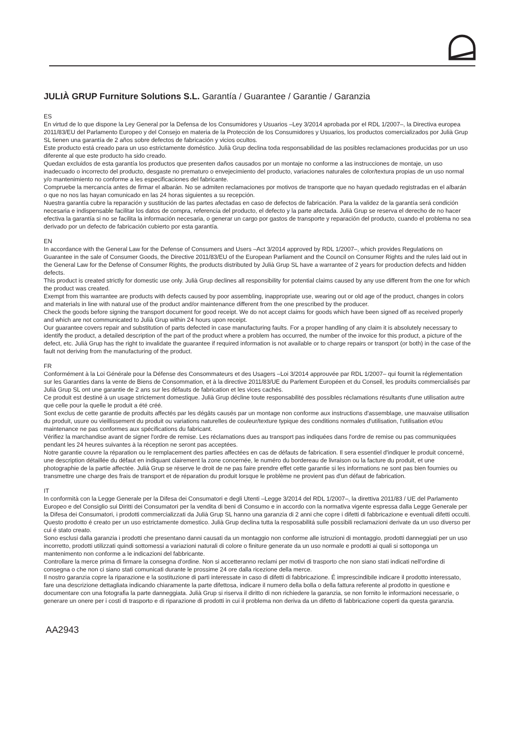JULIÀ GRUP Furniture Solutions S.L. Garantía / Guarantee / Garantie / Garanzia
ES
En virtud de lo que dispone la Ley General por la Defensa de los Consumidores y Usuarios –Ley 3/2014 aprobada por el RDL 1/2007–, la Directiva europea 2011/83/EU del Parlamento Europeo y del Consejo en materia de la Protección de los Consumidores y Usuarios, los productos comercializados por Julià Grup SL tienen una garantía de 2 años sobre defectos de fabricación y vicios ocultos.
Este producto está creado para un uso estrictamente doméstico. Julià Grup declina toda responsabilidad de las posibles reclamaciones producidas por un uso diferente al que este producto ha sido creado.
Quedan excluidos de esta garantía los productos que presenten daños causados por un montaje no conforme a las instrucciones de montaje, un uso inadecuado o incorrecto del producto, desgaste no prematuro o envejecimiento del producto, variaciones naturales de color/textura propias de un uso normal y/o mantenimiento no conforme a les especificaciones del fabricante.
Compruebe la mercancía antes de firmar el albarán. No se admiten reclamaciones por motivos de transporte que no hayan quedado registradas en el albarán o que no nos las hayan comunicado en las 24 horas siguientes a su recepción.
Nuestra garantía cubre la reparación y sustitución de las partes afectadas en caso de defectos de fabricación. Para la validez de la garantía será condición necesaria e indispensable facilitar los datos de compra, referencia del producto, el defecto y la parte afectada. Julià Grup se reserva el derecho de no hacer efectiva la garantía si no se facilita la información necesaria, o generar un cargo por gastos de transporte y reparación del producto, cuando el problema no sea derivado por un defecto de fabricación cubierto por esta garantía.
EN
In accordance with the General Law for the Defense of Consumers and Users –Act 3/2014 approved by RDL 1/2007–, which provides Regulations on Guarantee in the sale of Consumer Goods, the Directive 2011/83/EU of the European Parliament and the Council on Consumer Rights and the rules laid out in the General Law for the Defense of Consumer Rights, the products distributed by Julià Grup SL have a warrantee of 2 years for production defects and hidden defects.
This product is created strictly for domestic use only. Julià Grup declines all responsibility for potential claims caused by any use different from the one for which the product was created.
Exempt from this warrantee are products with defects caused by poor assembling, inappropriate use, wearing out or old age of the product, changes in colors and materials in line with natural use of the product and/or maintenance different from the one prescribed by the producer.
Check the goods before signing the transport document for good receipt. We do not accept claims for goods which have been signed off as received properly and which are not communicated to Julià Grup within 24 hours upon receipt.
Our guarantee covers repair and substitution of parts defected in case manufacturing faults. For a proper handling of any claim it is absolutely necessary to identify the product, a detailed description of the part of the product where a problem has occurred, the number of the invoice for this product, a picture of the defect, etc. Julià Grup has the right to invalidate the guarantee if required information is not available or to charge repairs or transport (or both) in the case of the fault not deriving from the manufacturing of the product.
FR
Conformément à la Loi Générale pour la Défense des Consommateurs et des Usagers –Loi 3/2014 approuvée par RDL 1/2007– qui fournit la réglementation sur les Garanties dans la vente de Biens de Consommation, et à la directive 2011/83/UE du Parlement Européen et du Conseil, les produits commercialisés par Julià Grup SL ont une garantie de 2 ans sur les défauts de fabrication et les vices cachés.
Ce produit est destiné à un usage strictement domestique. Julià Grup décline toute responsabilité des possibles réclamations résultants d'une utilisation autre que celle pour la quelle le produit a été créé.
Sont exclus de cette garantie de produits affectés par les dégâts causés par un montage non conforme aux instructions d'assemblage, une mauvaise utilisation du produit, usure ou vieillissement du produit ou variations naturelles de couleur/texture typique des conditions normales d'utilisation, l'utilisation et/ou maintenance ne pas conformes aux spécifications du fabricant.
Vérifiez la marchandise avant de signer l'ordre de remise. Les réclamations dues au transport pas indiquées dans l'ordre de remise ou pas communiquées pendant les 24 heures suivantes à la réception ne seront pas acceptées.
Notre garantie couvre la réparation ou le remplacement des parties affectées en cas de défauts de fabrication. Il sera essentiel d'indiquer le produit concerné, une description détaillée du défaut en indiquant clairement la zone concernée, le numéro du bordereau de livraison ou la facture du produit, et une photographie de la partie affectée. Julià Grup se réserve le droit de ne pas faire prendre effet cette garantie si les informations ne sont pas bien fournies ou transmettre une charge des frais de transport et de réparation du produit lorsque le problème ne provient pas d'un défaut de fabrication.
IT
In conformità con la Legge Generale per la Difesa dei Consumatori e degli Utenti –Legge 3/2014 del RDL 1/2007–, la direttiva 2011/83 / UE del Parlamento Europeo e del Consiglio sui Diritti dei Consumatori per la vendita di beni di Consumo e in accordo con la normativa vigente espressa dalla Legge Generale per la Difesa dei Consumatori, i prodotti commercializzati da Julià Grup SL hanno una garanzia di 2 anni che copre i difetti di fabbricazione e eventuali difetti occulti.
Questo prodotto é creato per un uso estrictamente domestico. Julià Grup declina tutta la resposabilitá sulle possibili reclamazioni derivate da un uso diverso per cui é stato creato.
Sono esclusi dalla garanzia i prodotti che presentano danni causati da un montaggio non conforme alle istruzioni di montaggio, prodotti danneggiati per un uso incorretto, prodotti utilizzati quindi sottomessi a variazioni naturali di colore o finiture generate da un uso normale e prodotti ai quali si sottoponga un mantenimento non conforme a le indicazioni del fabbricante.
Controllare la merce prima di firmare la consegna d'ordine. Non si accetteranno reclami per motivi di trasporto che non siano stati indicati nell'ordine di consegna o che non ci siano stati comunicati durante le prossime 24 ore dalla ricezione della merce.
Il nostro garanzia copre la riparazione e la sostituzione di parti interessate in caso di difetti di fabbricazione. É imprescindibile indicare il prodotto interessato, fare una descrizione dettagliata indicando chiaramente la parte difettosa, indicare il numero della bolla o della fattura referente al prodotto in questione e documentare con una fotografia la parte danneggiata. Julià Grup si riserva il diritto di non richiedere la garanzia, se non fornito le informazioni necessarie, o generare un onere per i costi di trasporto e di riparazione di prodotti in cui il problema non deriva da un difetto di fabbricazione coperti da questa garanzia.
AA2943